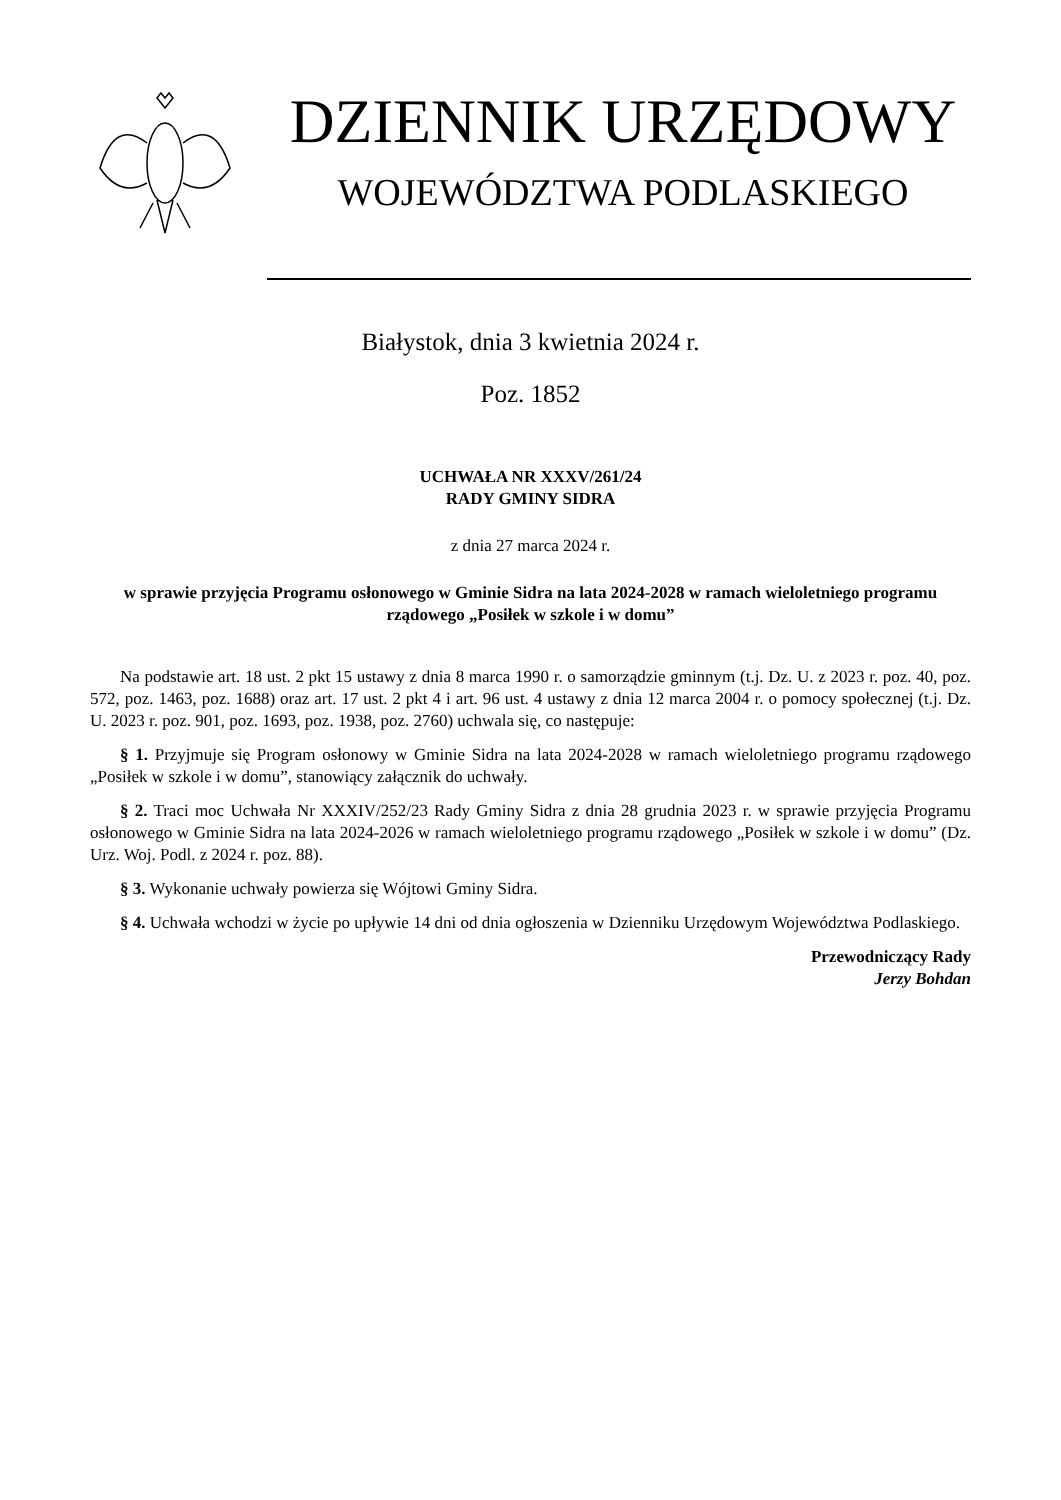DZIENNIK URZĘDOWY
WOJEWÓDZTWA PODLASKIEGO
Białystok, dnia 3 kwietnia 2024 r.
Poz. 1852
UCHWAŁA NR XXXV/261/24
RADY GMINY SIDRA
z dnia 27 marca 2024 r.
w sprawie przyjęcia Programu osłonowego w Gminie Sidra na lata 2024-2028 w ramach wieloletniego programu rządowego „Posiłek w szkole i w domu”
Na podstawie art. 18 ust. 2 pkt 15 ustawy z dnia 8 marca 1990 r. o samorządzie gminnym (t.j. Dz. U. z 2023 r. poz. 40, poz. 572, poz. 1463, poz. 1688) oraz art. 17 ust. 2 pkt 4 i art. 96 ust. 4 ustawy z dnia 12 marca 2004 r. o pomocy społecznej (t.j. Dz. U. 2023 r. poz. 901, poz. 1693, poz. 1938, poz. 2760) uchwala się, co następuje:
§ 1. Przyjmuje się Program osłonowy w Gminie Sidra na lata 2024-2028 w ramach wieloletniego programu rządowego „Posiłek w szkole i w domu”, stanowiący załącznik do uchwały.
§ 2. Traci moc Uchwała Nr XXXIV/252/23 Rady Gminy Sidra z dnia 28 grudnia 2023 r. w sprawie przyjęcia Programu osłonowego w Gminie Sidra na lata 2024-2026 w ramach wieloletniego programu rządowego „Posiłek w szkole i w domu” (Dz. Urz. Woj. Podl. z 2024 r. poz. 88).
§ 3. Wykonanie uchwały powierza się Wójtowi Gminy Sidra.
§ 4. Uchwała wchodzi w życie po upływie 14 dni od dnia ogłoszenia w Dzienniku Urzędowym Województwa Podlaskiego.
Przewodniczący Rady
Jerzy Bohdan